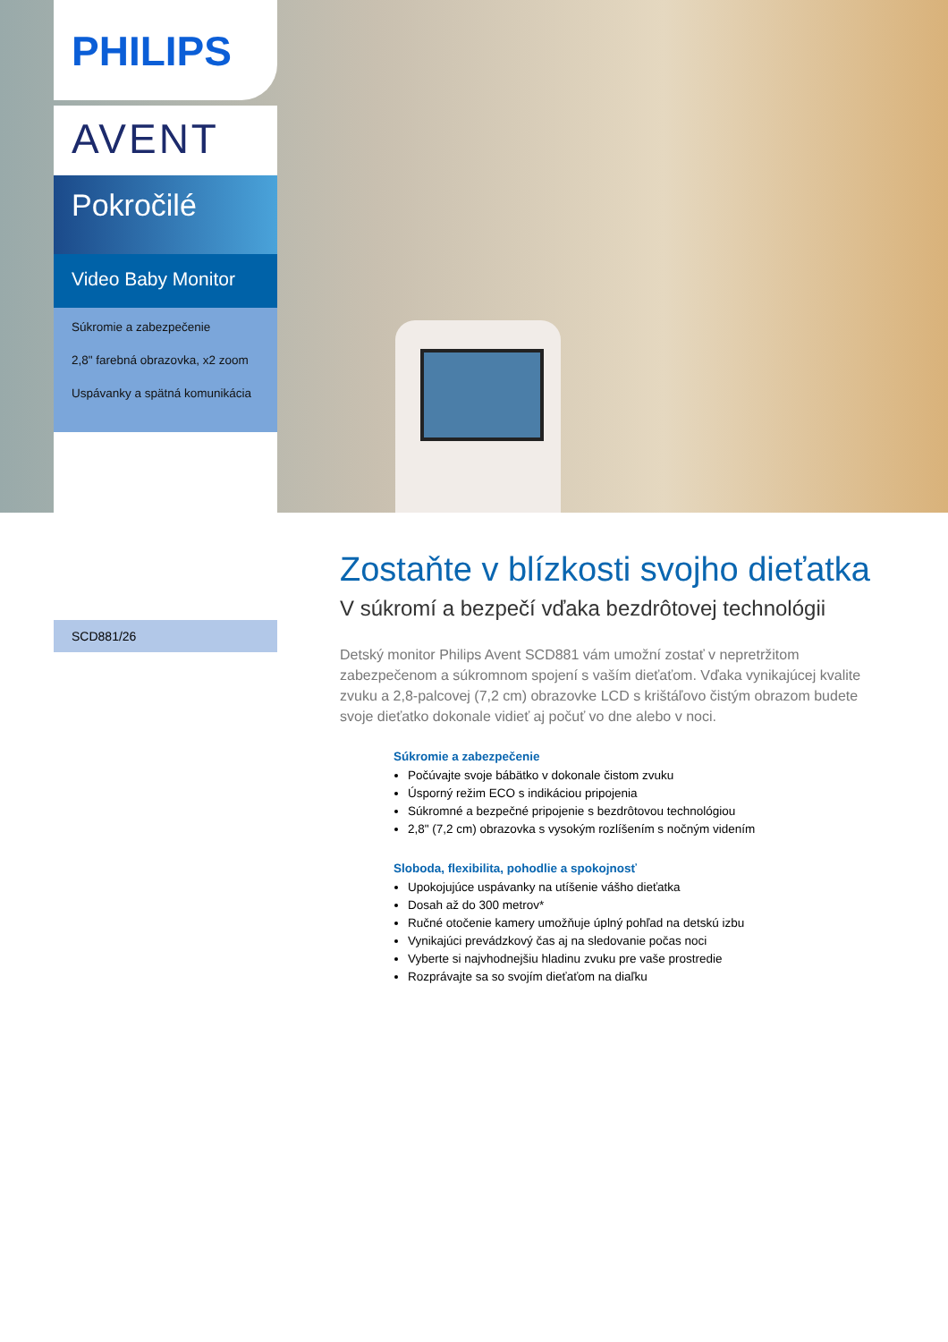PHILIPS
AVENT
Pokročilé
Video Baby Monitor
Súkromie a zabezpečenie
2,8" farebná obrazovka, x2 zoom
Uspávanky a spätná komunikácia
SCD881/26
Zostaňte v blízkosti svojho dieťatka
V súkromí a bezpečí vďaka bezdrôtovej technológii
Detský monitor Philips Avent SCD881 vám umožní zostať v nepretržitom zabezpečenom a súkromnom spojení s vaším dieťaťom. Vďaka vynikajúcej kvalite zvuku a 2,8-palcovej (7,2 cm) obrazovke LCD s krištáľovo čistým obrazom budete svoje dieťatko dokonale vidieť aj počuť vo dne alebo v noci.
Súkromie a zabezpečenie
Počúvajte svoje bábätko v dokonale čistom zvuku
Úsporný režim ECO s indikáciou pripojenia
Súkromné a bezpečné pripojenie s bezdrôtovou technológiou
2,8" (7,2 cm) obrazovka s vysokým rozlíšením s nočným videním
Sloboda, flexibilita, pohodlie a spokojnosť
Upokojujúce uspávanky na utíšenie vášho dieťatka
Dosah až do 300 metrov*
Ručné otočenie kamery umožňuje úplný pohľad na detskú izbu
Vynikajúci prevádzkový čas aj na sledovanie počas noci
Vyberte si najvhodnejšiu hladinu zvuku pre vaše prostredie
Rozprávajte sa so svojím dieťaťom na diaľku